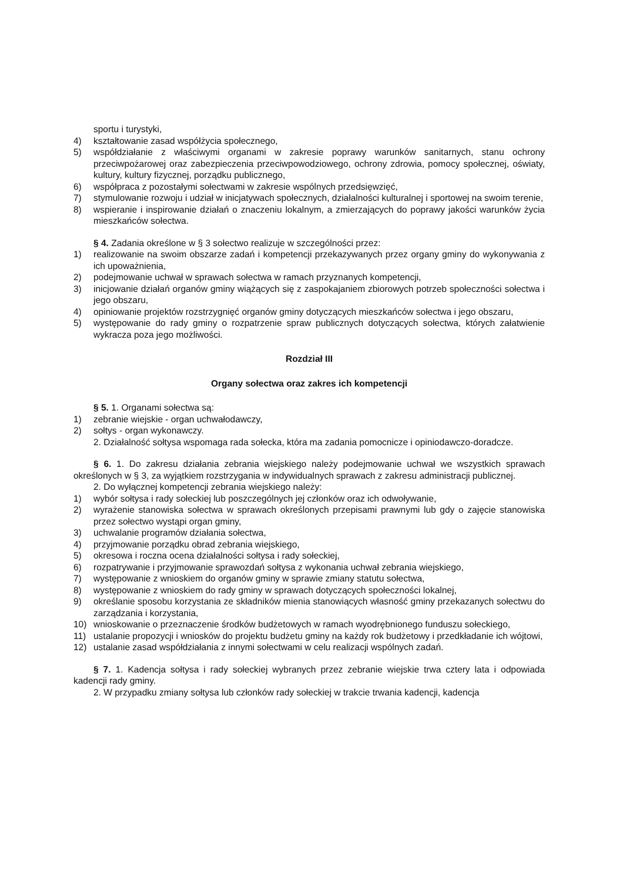sportu i turystyki,
4) kształtowanie zasad współżycia społecznego,
5) współdziałanie z właściwymi organami w zakresie poprawy warunków sanitarnych, stanu ochrony przeciwpożarowej oraz zabezpieczenia przeciwpowodziowego, ochrony zdrowia, pomocy społecznej, oświaty, kultury, kultury fizycznej, porządku publicznego,
6) współpraca z pozostałymi sołectwami w zakresie wspólnych przedsięwzięć,
7) stymulowanie rozwoju i udział w inicjatywach społecznych, działalności kulturalnej i sportowej na swoim terenie,
8) wspieranie i inspirowanie działań o znaczeniu lokalnym, a zmierzających do poprawy jakości warunków życia mieszkańców sołectwa.
§ 4. Zadania określone w § 3 sołectwo realizuje w szczególności przez:
1) realizowanie na swoim obszarze zadań i kompetencji przekazywanych przez organy gminy do wykonywania z ich upoważnienia,
2) podejmowanie uchwał w sprawach sołectwa w ramach przyznanych kompetencji,
3) inicjowanie działań organów gminy wiążących się z zaspokajaniem zbiorowych potrzeb społeczności sołectwa i jego obszaru,
4) opiniowanie projektów rozstrzygnięć organów gminy dotyczących mieszkańców sołectwa i jego obszaru,
5) występowanie do rady gminy o rozpatrzenie spraw publicznych dotyczących sołectwa, których załatwienie wykracza poza jego możliwości.
Rozdział III
Organy sołectwa oraz zakres ich kompetencji
§ 5. 1. Organami sołectwa są:
1) zebranie wiejskie - organ uchwałodawczy,
2) sołtys - organ wykonawczy.
2. Działalność sołtysa wspomaga rada sołecka, która ma zadania pomocnicze i opiniodawczo-doradcze.
§ 6. 1. Do zakresu działania zebrania wiejskiego należy podejmowanie uchwał we wszystkich sprawach określonych w § 3, za wyjątkiem rozstrzygania w indywidualnych sprawach z zakresu administracji publicznej.
2. Do wyłącznej kompetencji zebrania wiejskiego należy:
1) wybór sołtysa i rady sołeckiej lub poszczególnych jej członków oraz ich odwoływanie,
2) wyrażenie stanowiska sołectwa w sprawach określonych przepisami prawnymi lub gdy o zajęcie stanowiska przez sołectwo wystąpi organ gminy,
3) uchwalanie programów działania sołectwa,
4) przyjmowanie porządku obrad zebrania wiejskiego,
5) okresowa i roczna ocena działalności sołtysa i rady sołeckiej,
6) rozpatrywanie i przyjmowanie sprawozdań sołtysa z wykonania uchwał zebrania wiejskiego,
7) występowanie z wnioskiem do organów gminy w sprawie zmiany statutu sołectwa,
8) występowanie z wnioskiem do rady gminy w sprawach dotyczących społeczności lokalnej,
9) określanie sposobu korzystania ze składników mienia stanowiących własność gminy przekazanych sołectwu do zarządzania i korzystania,
10) wnioskowanie o przeznaczenie środków budżetowych w ramach wyodrębnionego funduszu sołeckiego,
11) ustalanie propozycji i wniosków do projektu budżetu gminy na każdy rok budżetowy i przedkładanie ich wójtowi,
12) ustalanie zasad współdziałania z innymi sołectwami w celu realizacji wspólnych zadań.
§ 7. 1. Kadencja sołtysa i rady sołeckiej wybranych przez zebranie wiejskie trwa cztery lata i odpowiada kadencji rady gminy.
2. W przypadku zmiany sołtysa lub członków rady sołeckiej w trakcie trwania kadencji, kadencja